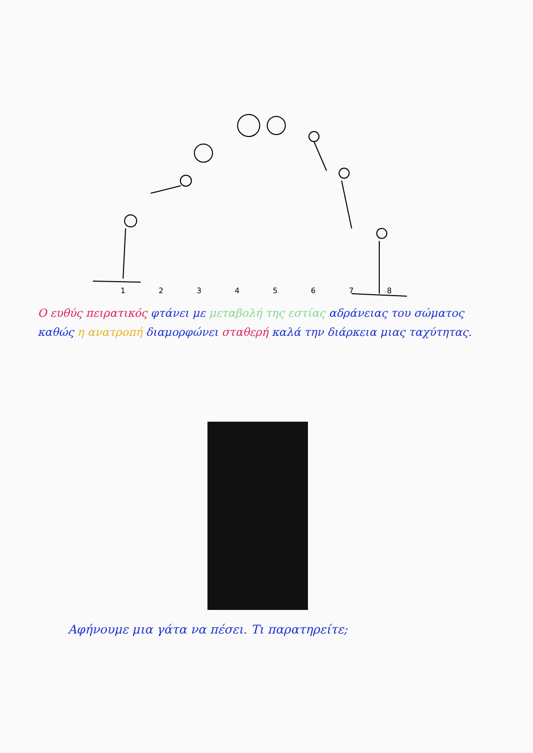1 2 3 4 5 6 7 8
Ο ευθύς πειρατικός φτάνει με μεταβολή της εστίας αδράνειας του σώματος καθώς η ανατροπή διαμορφώνει σταθερή καλά την διάρκεια μιας ταχύτητας.
Αφήνουμε μια γάτα να πέσει. Τι παρατηρείτε;